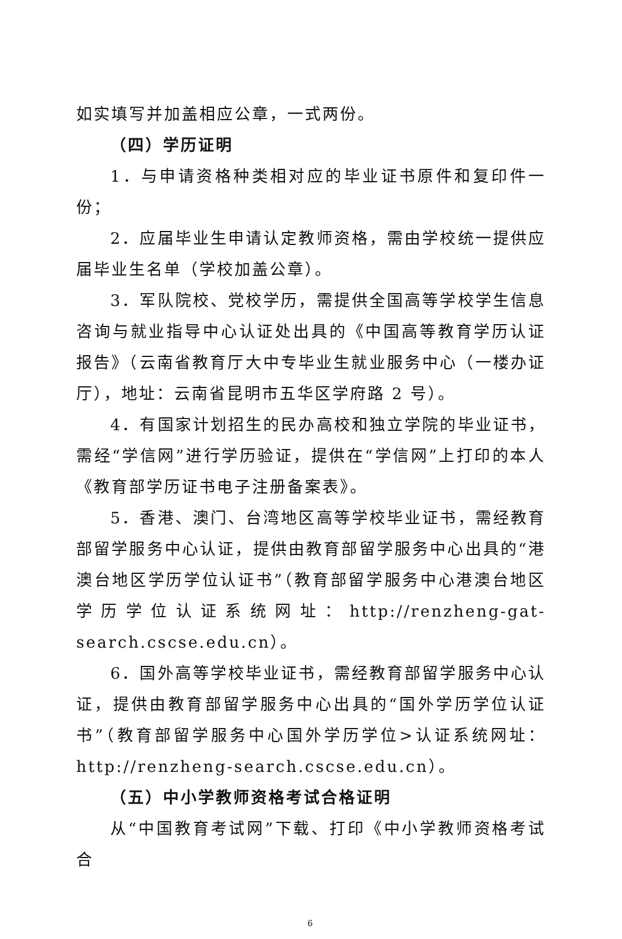如实填写并加盖相应公章，一式两份。
（四）学历证明
1．与申请资格种类相对应的毕业证书原件和复印件一份；
2．应届毕业生申请认定教师资格，需由学校统一提供应届毕业生名单（学校加盖公章）。
3．军队院校、党校学历，需提供全国高等学校学生信息咨询与就业指导中心认证处出具的《中国高等教育学历认证报告》（云南省教育厅大中专毕业生就业服务中心（一楼办证厅），地址：云南省昆明市五华区学府路 2 号）。
4．有国家计划招生的民办高校和独立学院的毕业证书，需经“学信网”进行学历验证，提供在“学信网”上打印的本人《教育部学历证书电子注册备案表》。
5．香港、澳门、台湾地区高等学校毕业证书，需经教育部留学服务中心认证，提供由教育部留学服务中心出具的“港澳台地区学历学位认证书”（教育部留学服务中心港澳台地区学历学位认证系统网址：http://renzheng-gat-search.cscse.edu.cn）。
6．国外高等学校毕业证书，需经教育部留学服务中心认证，提供由教育部留学服务中心出具的“国外学历学位认证书”（教育部留学服务中心国外学历学位>认证系统网址：http://renzheng-search.cscse.edu.cn）。
（五）中小学教师资格考试合格证明
从“中国教育考试网”下载、打印《中小学教师资格考试合
6